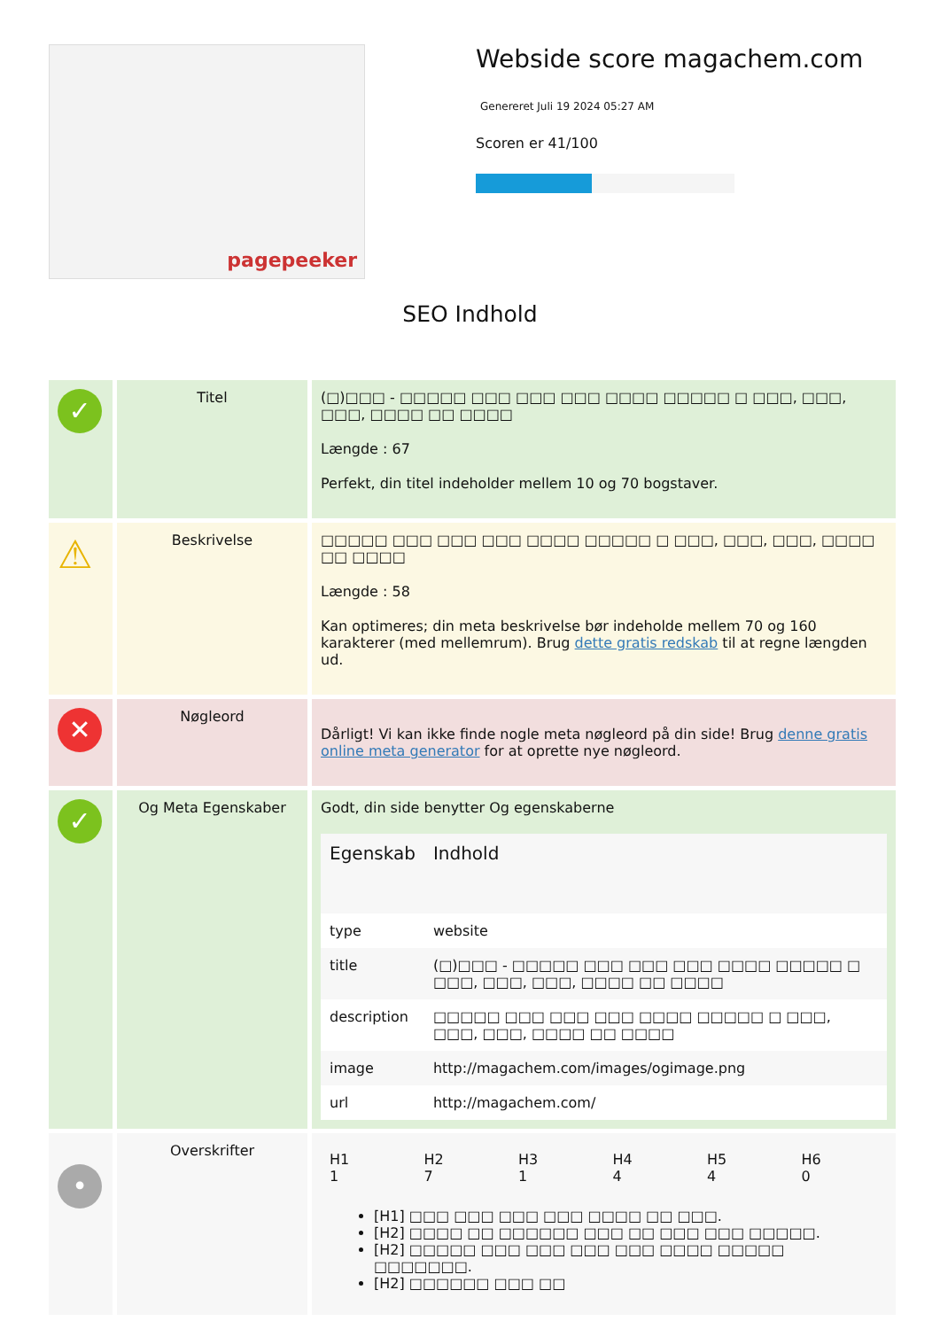pagepeeker
Webside score magachem.com
Genereret Juli 19 2024 05:27 AM
Scoren er 41/100
SEO Indhold
| ✓ | Titel | (□)□□□ - □□□□□ □□□ □□□ □□□ □□□□ □□□□□ □ □□□, □□□, □□□, □□□□ □□ □□□□ Længde : 67 Perfekt, din titel indeholder mellem 10 og 70 bogstaver. |
| ⚠ | Beskrivelse | □□□□□ □□□ □□□ □□□ □□□□ □□□□□ □ □□□, □□□, □□□, □□□□ □□ □□□□ Længde : 58 Kan optimeres; din meta beskrivelse bør indeholde mellem 70 og 160 karakterer (med mellemrum). Brug dette gratis redskab til at regne længden ud. |
| ✕ | Nøgleord | Dårligt! Vi kan ikke finde nogle meta nøgleord på din side! Brug denne gratis online meta generator for at oprette nye nøgleord. |
| ✓ | Og Meta Egenskaber | Godt, din side benytter Og egenskaberne / Egenskab / Indhold / / --- / --- / / type / website / / title / (□)□□□ - □□□□□ □□□ □□□ □□□ □□□□ □□□□□ □ □□□, □□□, □□□, □□□□ □□ □□□□ / / description / □□□□□ □□□ □□□ □□□ □□□□ □□□□□ □ □□□, □□□, □□□, □□□□ □□ □□□□ / / image / http://magachem.com/images/ogimage.png / / url / http://magachem.com/ / |
| • | Overskrifter | / H1 1 / H2 7 / H3 1 / H4 4 / H5 4 / H6 0 / [H1] □□□ □□□ □□□ □□□ □□□□ □□ □□□. [H2] □□□□ □□ □□□□□□ □□□ □□ □□□ □□□ □□□□□. [H2] □□□□□ □□□ □□□ □□□ □□□ □□□□ □□□□□ □□□□□□□. [H2] □□□□□□ □□□ □□ |